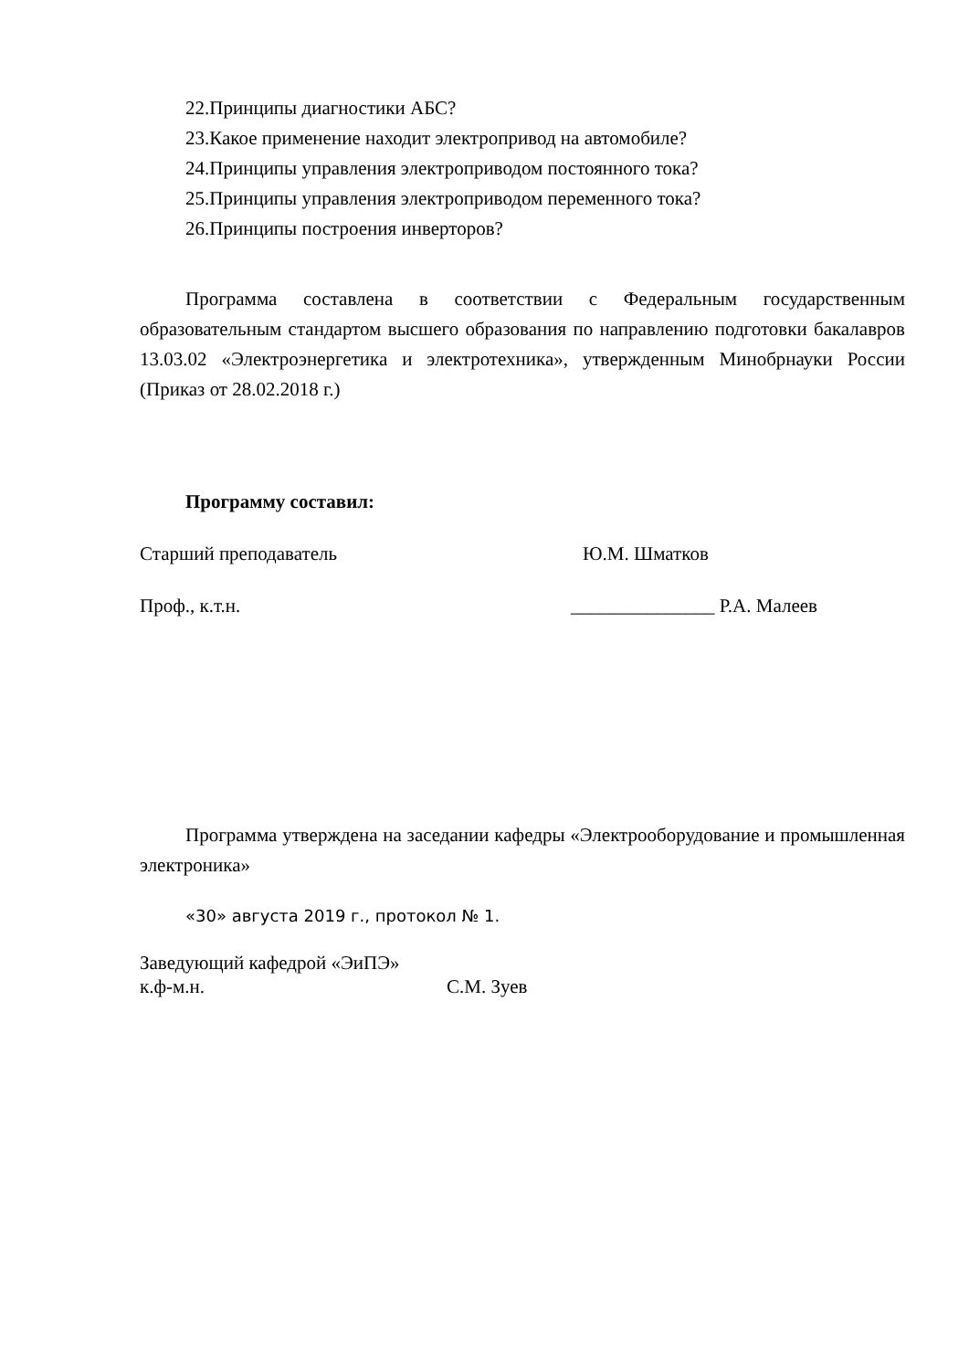22.Принципы диагностики АБС?
23.Какое применение находит электропривод на автомобиле?
24.Принципы управления электроприводом постоянного тока?
25.Принципы управления электроприводом переменного тока?
26.Принципы построения инверторов?
Программа составлена в соответствии с Федеральным государственным образовательным стандартом высшего образования по направлению подготовки бакалавров 13.03.02 «Электроэнергетика и электротехника», утвержденным Минобрнауки России (Приказ от 28.02.2018 г.)
Программу составил:
Старший преподаватель Ю.М. Шматков
Проф., к.т.н. _______________ Р.А. Малеев
Программа утверждена на заседании кафедры «Электрооборудование и промышленная электроника»
«30» августа 2019 г., протокол № 1.
Заведующий кафедрой «ЭиПЭ»
к.ф-м.н. С.М. Зуев